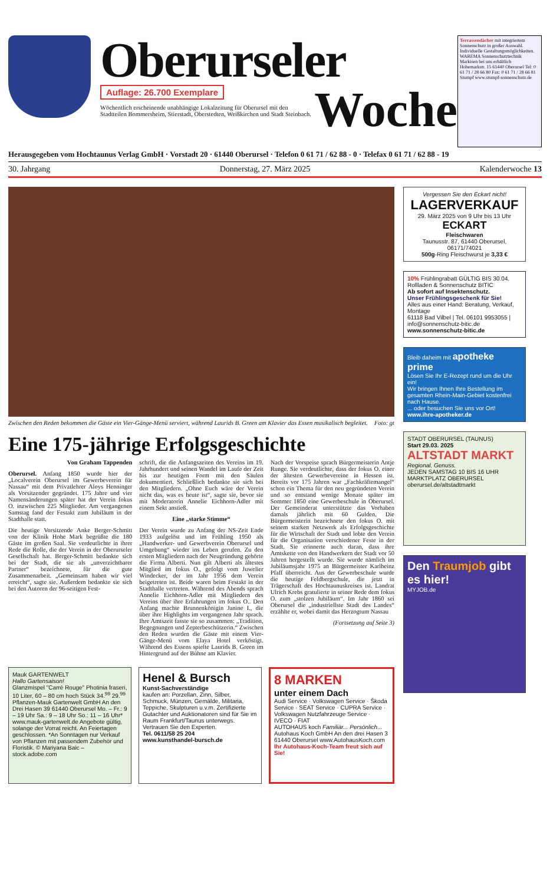Oberurseler
Auflage: 26.700 Exemplare
Wöchentlich erscheinende unabhängige Lokalzeitung für Oberursel mit den Stadtteilen Bommersheim, Stierstadt, Oberstedten, Weißkirchen und Stadt Steinbach.
Woche
Terrassendächer mit integriertem Sonnenschutz in großer Auswahl. Individuelle Gestaltungsmöglichkeiten.
WAREMA Sonnenschutztechnik Markisen bei uns erhältlich
Hohemarkstr. 15 61440 Oberursel Tel: 0 61 71 / 28 66 80 Fax: 0 61 71 / 28 66 81 Stumpf www.stumpf-sonnenschutz.de
Herausgegeben vom Hochtaunus Verlag GmbH · Vorstadt 20 · 61440 Oberursel · Telefon 0 61 71 / 62 88 - 0 · Telefax 0 61 71 / 62 88 - 19
30. Jahrgang Donnerstag, 27. März 2025 Kalenderwoche 13
Zwischen den Reden bekommen die Gäste ein Vier-Gänge-Menü serviert, während Laurids B. Green am Klavier das Essen musikalisch begleitet. Foto: gt
Eine 175-jährige Erfolgsgeschichte
Von Graham Tappenden
Oberursel. Anfang 1850 wurde hier der „Localverein Oberursel im Gewerbeverein für Nassau“ mit dem Privatlehrer Aloys Henninger als Vorsitzender gegründet. 175 Jahre und vier Namensänderungen später hat der Verein fokus O. inzwischen 225 Mitglieder. Am vergangenen Samstag fand der Festakt zum Jubiläum in der Stadthalle statt.
Die heutige Vorsitzende Anke Berger-Schmitt von der Klinik Hohe Mark begrüßte die 180 Gäste im großen Saal. Sie verdeutlichte in ihrer Rede die Rolle, die der Verein in der Oberurseler Gesellschaft hat. Berger-Schmitt bedankte sich bei der Stadt, die sie als „unverzichtbarer Partner“ bezeichnete, für die gute Zusammenarbeit. „Gemeinsam haben wir viel erreicht“, sagte sie. Außerdem bedankte sie sich bei den Autoren der 96-seitigen Fest-
schrift, die die Anfangszeiten des Vereins im 19. Jahrhundert und seinen Wandel im Laufe der Zeit bis zur heutigen Form mit den Säulen dokumentiert. Schließlich bedankte sie sich bei den Mitgliedern. „Ohne Euch wäre der Verein nicht das, was es heute ist“, sagte sie, bevor sie mit Moderatorin Annelie Eichhorn-Adler mit einem Sekt anstieß.
Eine „starke Stimme“
Der Verein wurde zu Anfang der NS-Zeit Ende 1933 aufgelöst und im Frühling 1950 als „Handwerker- und Gewerbverein Oberursel und Umgebung“ wieder ins Leben gerufen. Zu den ersten Mitgliedern nach der Neugründung gehörte die Firma Alberti. Nun gilt Alberti als ältestes Mitglied im fokus O., gefolgt vom Juwelier Windecker, der im Jahr 1956 dem Verein beigetreten ist. Beide waren beim Festakt in der Stadthalle vertreten. Während des Abends sprach Annelie Eichhorn-Adler mit Mitgliedern des Vereins über ihre Erfahrungen im fokus O.. Den Anfang machte Brunnenkönigin Janine I., die über ihre Highlights im vergangenen Jahr sprach. Ihre Amtszeit fasste sie so zusammen: „Tradition, Begegnungen und Zepterbeschützerin.“ Zwischen den Reden wurden die Gäste mit einem Vier-Gänge-Menü vom Elaya Hotel verköstigt. Während des Essens spielte Laurids B. Green im Hintergrund auf der Bühne am Klavier.
Nach der Vorspeise sprach Bürgermeisterin Antje Runge. Sie verdeutlichte, dass der fokus O. einer der ältesten Gewerbevereine in Hessen ist. Bereits vor 175 Jahren war „Fachkräftemangel“ schon ein Thema für den neu gegründeten Verein und so entstand wenige Monate später im Sommer 1850 eine Gewerbeschule in Oberursel. Der Gemeinderat unterstützte das Vorhaben damals jährlich mit 60 Gulden. Die Bürgermeisterin bezeichnete den fokus O. mit seinem starken Netzwerk als Erfolgsgeschichte für die Wirtschaft der Stadt und lobte den Verein für die Organisation verschiedener Feste in der Stadt. Sie erinnerte auch daran, dass ihre Amtskette von den Handwerkern der Stadt vor 50 Jahren hergestellt wurde. Sie wurde nämlich im Jubiläumsjahr 1975 an Bürgermeister Karlheinz Pfaff überreicht. Aus der Gewerbeschule wurde die heutige Feldbergschule, die jetzt in Trägerschaft des Hochtaunuskreises ist. Landrat Ulrich Krebs gratulierte in seiner Rede dem fokus O. zum „stolzen Jubiläum“. Im Jahr 1860 sei Oberursel die „industriellste Stadt des Landes“ erzählte er, wobei damit das Herzogtum Nassau
(Fortsetzung auf Seite 3)
Mauk GARTENWELT
Hallo Gartensaison!
Glanzmispel "Carré Rouge" Photinia fraseri, 10 Liter, 60 – 80 cm hoch Stück 34.<sup>99</sup> 29.<sup>99</sup>
Pflanzen-Mauk Gartenwelt GmbH An den Drei Hasen 39 61440 Oberursel Mo. – Fr.: 9 – 19 Uhr Sa.: 9 – 18 Uhr So.: 11 – 16 Uhr* www.mauk-gartenwelt.de Angebote gültig, solange der Vorrat reicht. An Feiertagen geschlossen. *An Sonntagen nur Verkauf von Pflanzen mit passendem Zubehör und Floristik. © Mariyana Baic – stock.adobe.com
Henel & Bursch
Kunst-Sachverständige
kaufen an: Porzellan, Zinn, Silber, Schmuck, Münzen, Gemälde, Militaria, Teppiche, Skulpturen u.v.m. Zertifizierte Gutachter und Auktionatoren sind für Sie im Raum Frankfurt/Taunus unterwegs. Vertrauen Sie den Experten.
Tel. 0611/58 25 204
www.kunsthandel-bursch.de
8 MARKEN
unter einem Dach
Audi Service · Volkswagen Service · Škoda Service · SEAT Service · CUPRA Service · Volkswagen Nutzfahrzeuge Service · IVECO · FIAT
AUTOHAUS koch Familiär... Persönlich...
Autohaus Koch GmbH An den drei Hasen 3 61440 Oberursel www.AutohausKoch.com
Ihr Autohaus-Koch-Team freut sich auf Sie!
Vergessen Sie den Eckart nicht!
LAGERVERKAUF
29. März 2025 von 9 Uhr bis 13 Uhr
ECKART
Fleischwaren
Taunusstr. 87, 61440 Oberursel, 06171/74021
500g-Ring Fleischwurst je 3,33 €
10% Frühlingrabatt GÜLTIG BIS 30.04.
Rollladen & Sonnenschutz BITIC
Ab sofort auf Insektenschutz.
Unser Frühlingsgeschenk für Sie!
Alles aus einer Hand: Beratung, Verkauf, Montage
61118 Bad Vilbel | Tel. 06101 9953055 | info@sonnenschutz-bitic.de
www.sonnenschutz-bitic.de
Bleib daheim mit apotheke prime
Lösen Sie Ihr E-Rezept rund um die Uhr ein!
Wir bringen Ihnen Ihre Bestellung im gesamten Rhein-Main-Gebiet kostenfrei nach Hause.
... oder besuchen Sie uns vor Ort!
www.ihre-apotheker.de
STADT OBERURSEL (TAUNUS)
Start 29.03. 2025
ALTSTADT MARKT
Regional. Genuss.
JEDEN SAMSTAG 10 BIS 16 UHR MARKTPLATZ OBERURSEL
oberursel.de/altstadtmarkt
Den Traumjob gibt es hier!
MYJOB.de